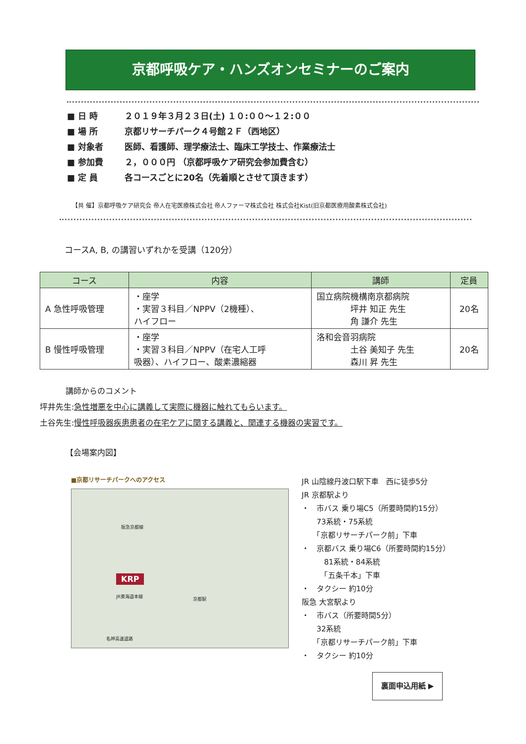京都呼吸ケア・ハンズオンセミナーのご案内
■ 日 時 ２０１９年３月２３日(土) １０:００～１２:００
■ 場 所 京都リサーチパーク４号館２Ｆ（西地区）
■ 対象者 医師、看護師、理学療法士、臨床工学技士、作業療法士
■ 参加費 ２，０００円 （京都呼吸ケア研究会参加費含む）
■ 定 員 各コースごとに20名（先着順とさせて頂きます）
【共 催】京都呼吸ケア研究会 帝人在宅医療株式会社 帝人ファーマ株式会社 株式会社Kist(旧京都医療用酸素株式会社)
コースA, B, の講習いずれかを受講（120分）
| コース | 内容 | 講師 | 定員 |
| --- | --- | --- | --- |
| A 急性呼吸管理 | ・座学 ・実習３科目／NPPV（2機種）、 ハイフロー | 国立病院機構南京都病院 坪井 知正 先生 角 謙介 先生 | 20名 |
| B 慢性呼吸管理 | ・座学 ・実習３科目／NPPV（在宅人工呼 吸器）、ハイフロー、酸素濃縮器 | 洛和会音羽病院 土谷 美知子 先生 森川 昇 先生 | 20名 |
講師からのコメント
坪井先生:急性増悪を中心に講義して実際に機器に触れてもらいます。
土谷先生:慢性呼吸器疾患患者の在宅ケアに関する講義と、関連する機器の実習です。
【会場案内図】
■京都リサーチパークへのアクセス
阪急京都線
京都駅
KRP
JR東海道本線
名神高速道路
JR 山陰線丹波口駅下車　西に徒歩5分
JR 京都駅より
・　市バス 乗り場C5（所要時間約15分）
　　73系統・75系統
　　「京都リサーチパーク前」下車
・　京都バス 乗り場C6（所要時間約15分）
　　　81系統・84系統
　　　「五条千本」下車
・　タクシー 約10分
阪急 大宮駅より
・　市バス（所要時間5分）
　　32系統
　　「京都リサーチパーク前」下車
・　タクシー 約10分
裏面申込用紙 ▶